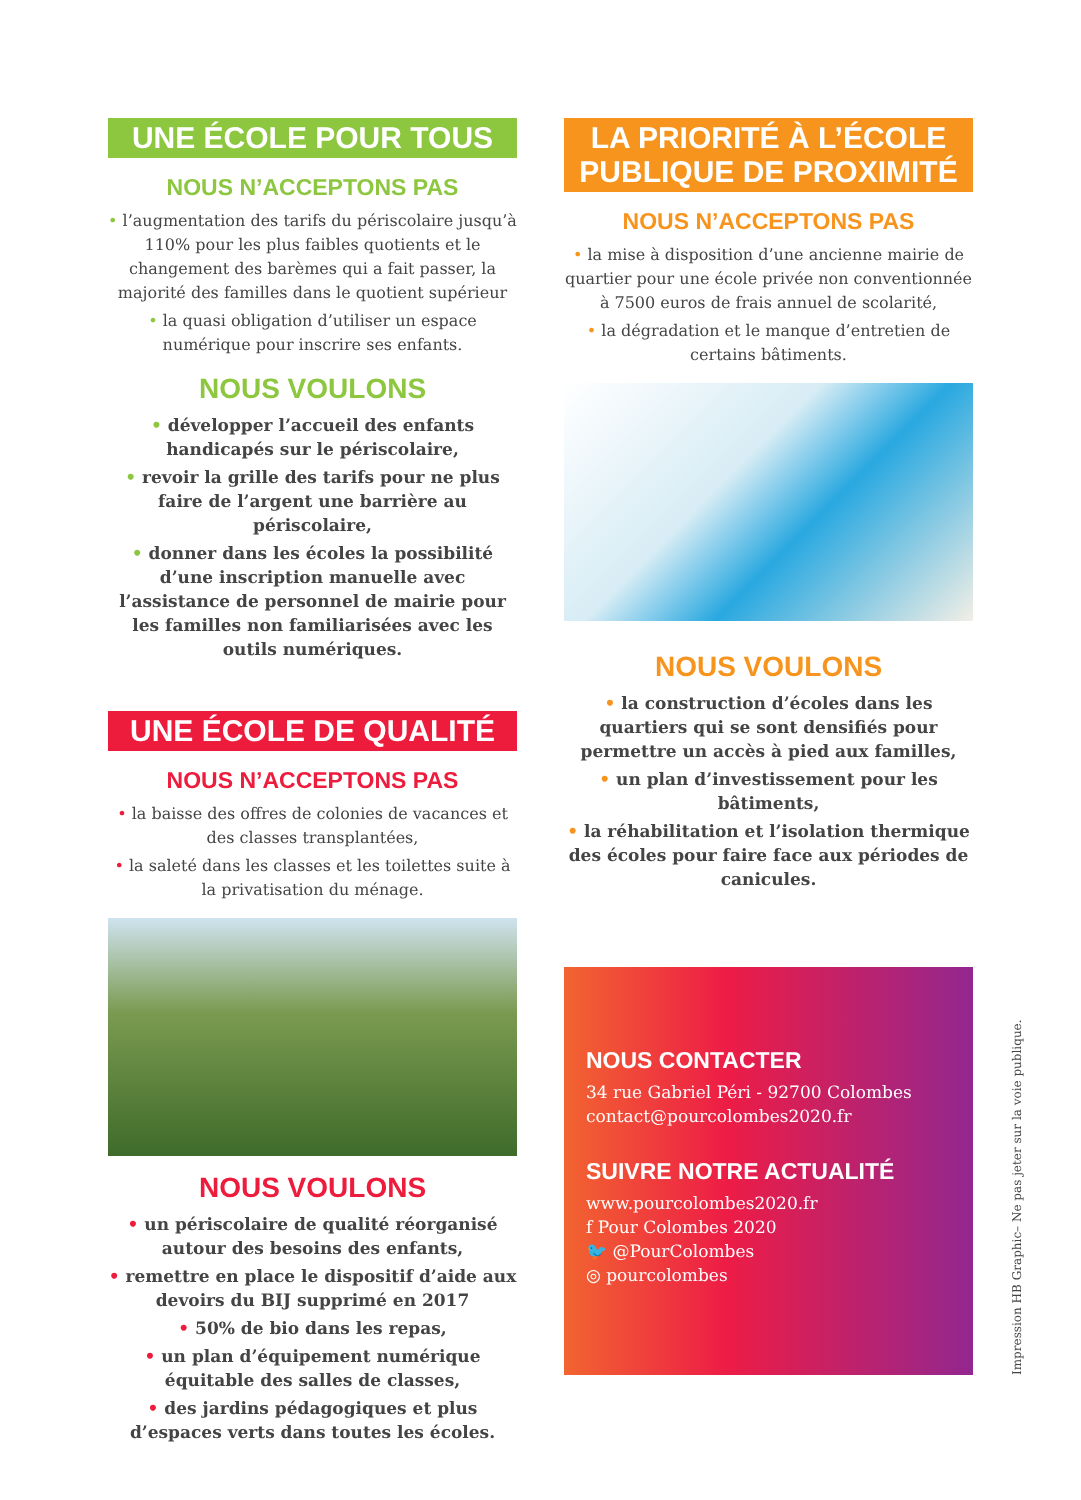UNE ÉCOLE POUR TOUS
NOUS N’ACCEPTONS PAS
• l’augmentation des tarifs du périscolaire jusqu’à 110% pour les plus faibles quotients et le changement des barèmes qui a fait passer, la majorité des familles dans le quotient supérieur
• la quasi obligation d’utiliser un espace numérique pour inscrire ses enfants.
NOUS VOULONS
• développer l’accueil des enfants handicapés sur le périscolaire,
• revoir la grille des tarifs pour ne plus faire de l’argent une barrière au périscolaire,
• donner dans les écoles la possibilité d’une inscription manuelle avec l’assistance de personnel de mairie pour les familles non familiarisées avec les outils numériques.
UNE ÉCOLE DE QUALITÉ
NOUS N’ACCEPTONS PAS
• la baisse des offres de colonies de vacances et des classes transplantées,
• la saleté dans les classes et les toilettes suite à la privatisation du ménage.
NOUS VOULONS
• un périscolaire de qualité réorganisé autour des besoins des enfants,
• remettre en place le dispositif d’aide aux devoirs du BIJ supprimé en 2017
• 50% de bio dans les repas,
• un plan d’équipement numérique équitable des salles de classes,
• des jardins pédagogiques et plus d’espaces verts dans toutes les écoles.
LA PRIORITÉ À L’ÉCOLE
PUBLIQUE DE PROXIMITÉ
NOUS N’ACCEPTONS PAS
• la mise à disposition d’une ancienne mairie de quartier pour une école privée non conventionnée à 7500 euros de frais annuel de scolarité,
• la dégradation et le manque d’entretien de certains bâtiments.
NOUS VOULONS
• la construction d’écoles dans les quartiers qui se sont densifiés pour permettre un accès à pied aux familles,
• un plan d’investissement pour les bâtiments,
• la réhabilitation et l’isolation thermique des écoles pour faire face aux périodes de canicules.
NOUS CONTACTER
34 rue Gabriel Péri - 92700 Colombes
contact@pourcolombes2020.fr
SUIVRE NOTRE ACTUALITÉ
www.pourcolombes2020.fr
f Pour Colombes 2020
🐦 @PourColombes
◎ pourcolombes
Impression HB Graphic– Ne pas jeter sur la voie publique.